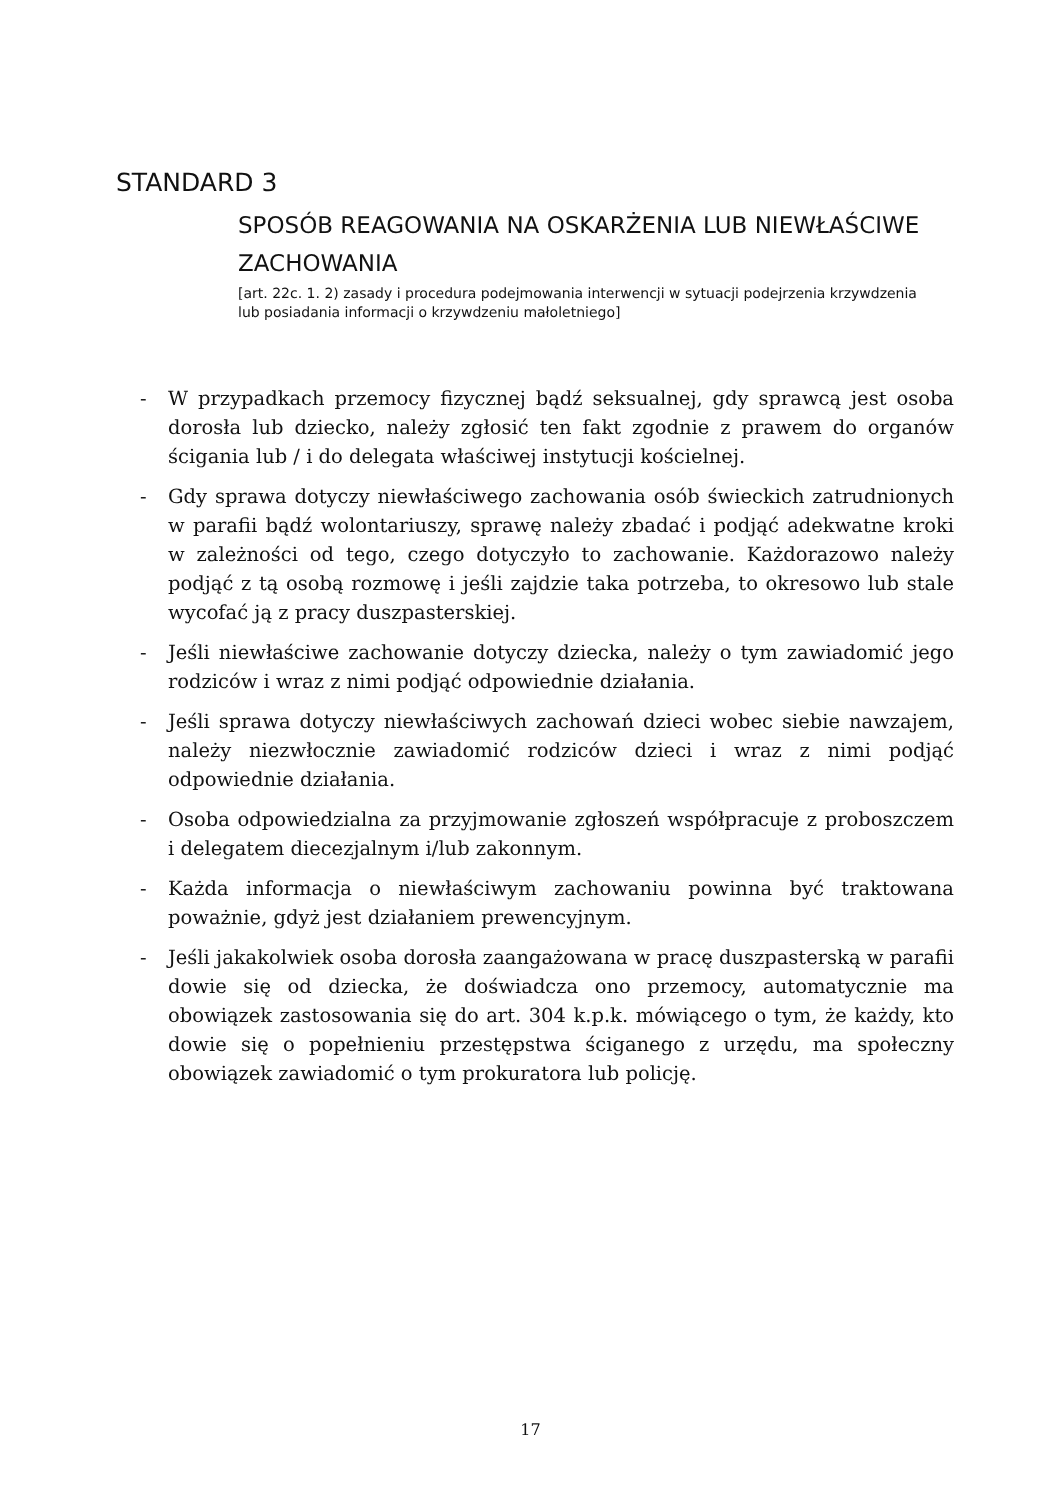STANDARD 3
SPOSÓB REAGOWANIA NA OSKARŻENIA LUB NIEWŁAŚCIWE ZACHOWANIA
[art. 22c. 1. 2) zasady i procedura podejmowania interwencji w sytuacji podejrzenia krzywdzenia lub posiadania informacji o krzywdzeniu małoletniego]
- W przypadkach przemocy fizycznej bądź seksualnej, gdy sprawcą jest osoba dorosła lub dziecko, należy zgłosić ten fakt zgodnie z prawem do organów ścigania lub / i do delegata właściwej instytucji kościelnej.
- Gdy sprawa dotyczy niewłaściwego zachowania osób świeckich zatrudnionych w parafii bądź wolontariuszy, sprawę należy zbadać i podjąć adekwatne kroki w zależności od tego, czego dotyczyło to zachowanie. Każdorazowo należy podjąć z tą osobą rozmowę i jeśli zajdzie taka potrzeba, to okresowo lub stale wycofać ją z pracy duszpasterskiej.
- Jeśli niewłaściwe zachowanie dotyczy dziecka, należy o tym zawiadomić jego rodziców i wraz z nimi podjąć odpowiednie działania.
- Jeśli sprawa dotyczy niewłaściwych zachowań dzieci wobec siebie nawzajem, należy niezwłocznie zawiadomić rodziców dzieci i wraz z nimi podjąć odpowiednie działania.
- Osoba odpowiedzialna za przyjmowanie zgłoszeń współpracuje z proboszczem i delegatem diecezjalnym i/lub zakonnym.
- Każda informacja o niewłaściwym zachowaniu powinna być traktowana poważnie, gdyż jest działaniem prewencyjnym.
- Jeśli jakakolwiek osoba dorosła zaangażowana w pracę duszpasterską w parafii dowie się od dziecka, że doświadcza ono przemocy, automatycznie ma obowiązek zastosowania się do art. 304 k.p.k. mówiącego o tym, że każdy, kto dowie się o popełnieniu przestępstwa ściganego z urzędu, ma społeczny obowiązek zawiadomić o tym prokuratora lub policję.
17